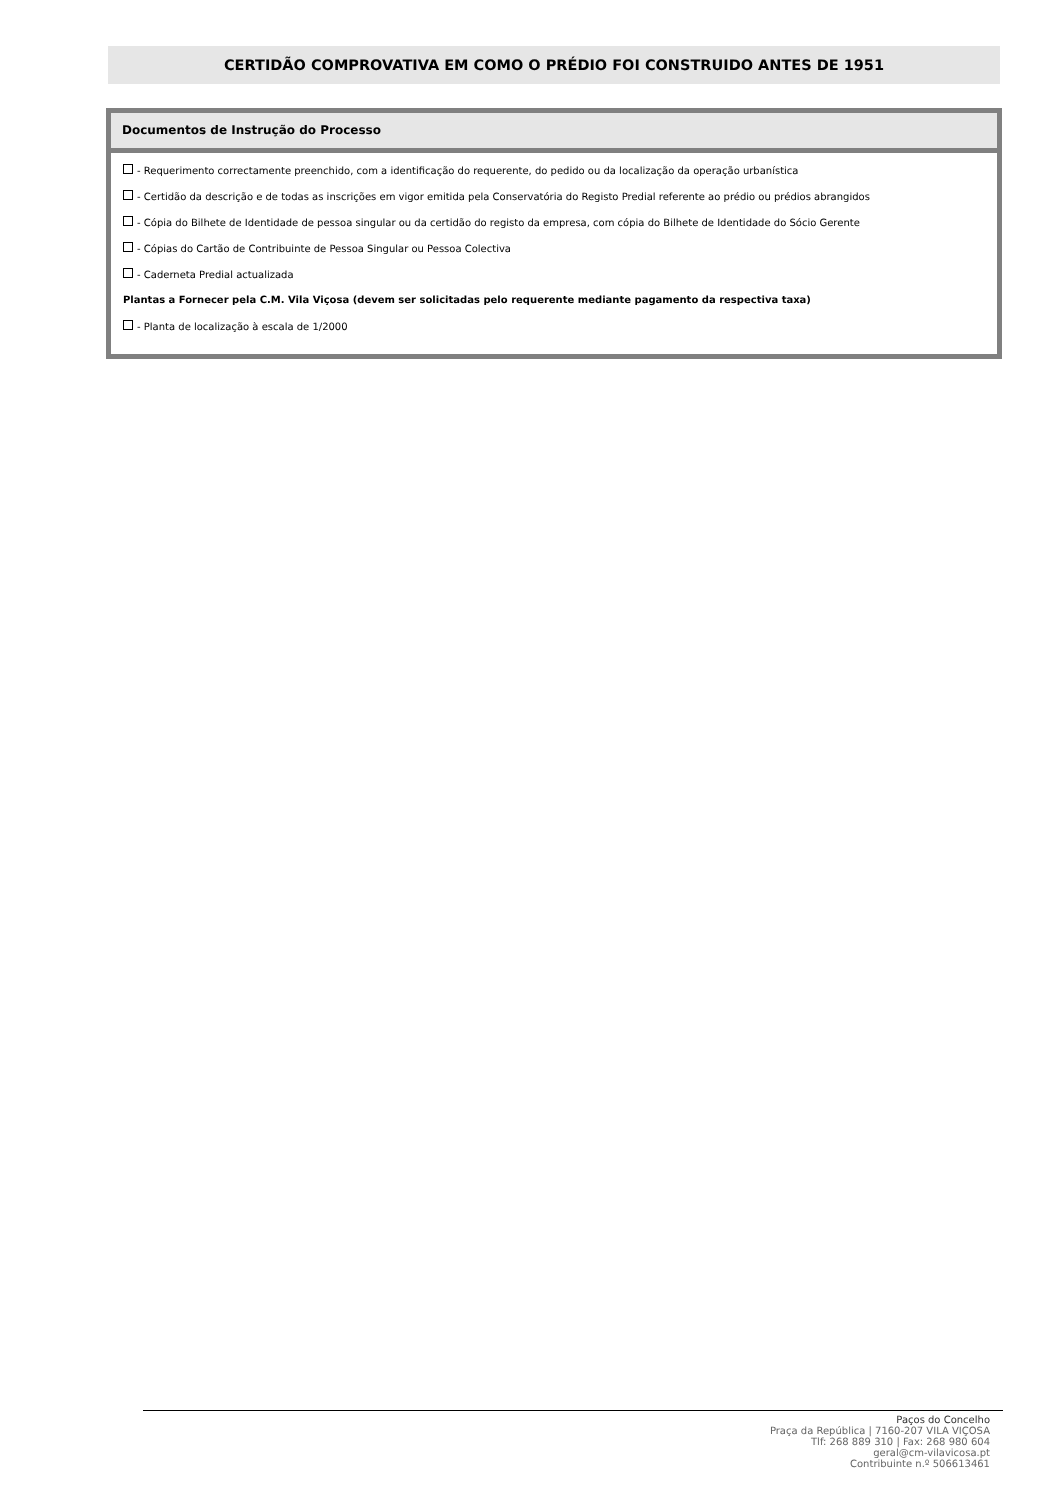CERTIDÃO COMPROVATIVA EM COMO O PRÉDIO FOI CONSTRUIDO ANTES DE 1951
Documentos de Instrução do Processo
- Requerimento correctamente preenchido, com a identificação do requerente, do pedido ou da localização da operação urbanística
- Certidão da descrição e de todas as inscrições em vigor emitida pela Conservatória do Registo Predial referente ao prédio ou prédios abrangidos
- Cópia do Bilhete de Identidade de pessoa singular ou da certidão do registo da empresa, com cópia do Bilhete de Identidade do Sócio Gerente
- Cópias do Cartão de Contribuinte de Pessoa Singular ou Pessoa Colectiva
- Caderneta Predial actualizada
Plantas a Fornecer pela C.M. Vila Viçosa (devem ser solicitadas pelo requerente mediante pagamento da respectiva taxa)
- Planta de localização à escala de 1/2000
Paços do Concelho
Praça da República | 7160-207 VILA VIÇOSA
Tlf: 268 889 310 | Fax: 268 980 604
geral@cm-vilavicosa.pt
Contribuinte n.º 506613461